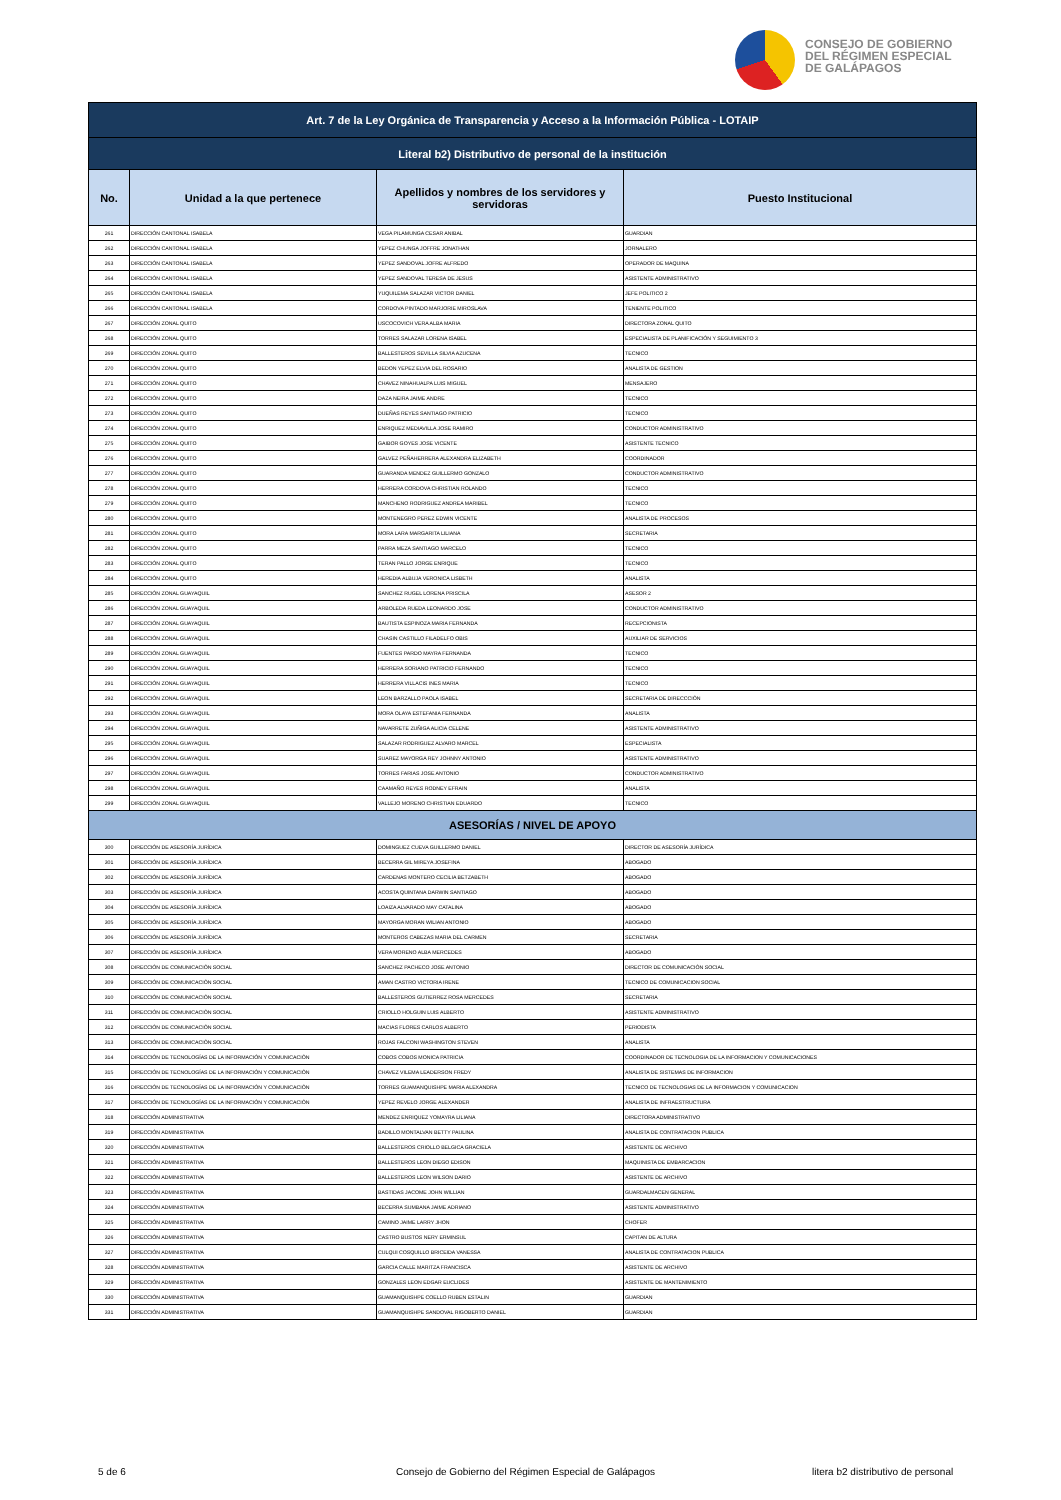CONSEJO DE GOBIERNO
DEL RÉGIMEN ESPECIAL
DE GALÁPAGOS
| Art. 7 de la Ley Orgánica de Transparencia y Acceso a la Información Pública - LOTAIP | | | |
| --- | --- | --- | --- |
| Literal b2) Distributivo de personal de la institución | | | |
| No. | Unidad a la que pertenece | Apellidos y nombres de los servidores y servidoras | Puesto Institucional |
| 261 | DIRECCIÓN CANTONAL ISABELA | VEGA PILAMUNGA CESAR ANIBAL | GUARDIAN |
| 262 | DIRECCIÓN CANTONAL ISABELA | YEPEZ CHUNGA JOFFRE JONATHAN | JORNALERO |
| 263 | DIRECCIÓN CANTONAL ISABELA | YEPEZ SANDOVAL JOFRE ALFREDO | OPERADOR DE MAQUINA |
| 264 | DIRECCIÓN CANTONAL ISABELA | YEPEZ SANDOVAL TERESA DE JESUS | ASISTENTE ADMINISTRATIVO |
| 265 | DIRECCIÓN CANTONAL ISABELA | YUQUILEMA SALAZAR VICTOR DANIEL | JEFE POLITICO 2 |
| 266 | DIRECCIÓN CANTONAL ISABELA | CORDOVA PINTADO MARJORIE MIROSLAVA | TENIENTE POLITICO |
| 267 | DIRECCIÓN ZONAL QUITO | USCOCOVICH VERA ALBA MARIA | DIRECTORA ZONAL QUITO |
| 268 | DIRECCIÓN ZONAL QUITO | TORRES SALAZAR LORENA ISABEL | ESPECIALISTA DE PLANIFICACIÓN Y SEGUIMIENTO 3 |
| 269 | DIRECCIÓN ZONAL QUITO | BALLESTEROS SEVILLA SILVIA AZUCENA | TECNICO |
| 270 | DIRECCIÓN ZONAL QUITO | BEDON YEPEZ ELVIA DEL ROSARIO | ANALISTA DE GESTION |
| 271 | DIRECCIÓN ZONAL QUITO | CHAVEZ NINAHUALPA LUIS MIGUEL | MENSAJERO |
| 272 | DIRECCIÓN ZONAL QUITO | DAZA NEIRA JAIME ANDRE | TECNICO |
| 273 | DIRECCIÓN ZONAL QUITO | DUEÑAS REYES SANTIAGO PATRICIO | TECNICO |
| 274 | DIRECCIÓN ZONAL QUITO | ENRIQUEZ MEDIAVILLA JOSE RAMIRO | CONDUCTOR ADMINISTRATIVO |
| 275 | DIRECCIÓN ZONAL QUITO | GAIBOR GOYES JOSE VICENTE | ASISTENTE TECNICO |
| 276 | DIRECCIÓN ZONAL QUITO | GALVEZ PEÑAHERRERA ALEXANDRA ELIZABETH | COORDINADOR |
| 277 | DIRECCIÓN ZONAL QUITO | GUARANDA MENDEZ GUILLERMO GONZALO | CONDUCTOR ADMINISTRATIVO |
| 278 | DIRECCIÓN ZONAL QUITO | HERRERA CORDOVA CHRISTIAN ROLANDO | TECNICO |
| 279 | DIRECCIÓN ZONAL QUITO | MANCHENO RODRIGUEZ ANDREA MARIBEL | TECNICO |
| 280 | DIRECCIÓN ZONAL QUITO | MONTENEGRO PEREZ EDWIN VICENTE | ANALISTA DE PROCESOS |
| 281 | DIRECCIÓN ZONAL QUITO | MORA LARA MARGARITA LILIANA | SECRETARIA |
| 282 | DIRECCIÓN ZONAL QUITO | PARRA MEZA SANTIAGO MARCELO | TECNICO |
| 283 | DIRECCIÓN ZONAL QUITO | TERAN PALLO JORGE ENRIQUE | TECNICO |
| 284 | DIRECCIÓN ZONAL QUITO | HEREDIA ALBUJA VERONICA LISBETH | ANALISTA |
| 285 | DIRECCIÓN ZONAL GUAYAQUIL | SANCHEZ RUGEL LORENA PRISCILA | ASESOR 2 |
| 286 | DIRECCIÓN ZONAL GUAYAQUIL | ARBOLEDA RUEDA LEONARDO JOSE | CONDUCTOR ADMINISTRATIVO |
| 287 | DIRECCIÓN ZONAL GUAYAQUIL | BAUTISTA ESPINOZA MARIA FERNANDA | RECEPCIONISTA |
| 288 | DIRECCIÓN ZONAL GUAYAQUIL | CHASIN CASTILLO FILADELFO OBIS | AUXILIAR DE SERVICIOS |
| 289 | DIRECCIÓN ZONAL GUAYAQUIL | FUENTES PARDO MAYRA FERNANDA | TECNICO |
| 290 | DIRECCIÓN ZONAL GUAYAQUIL | HERRERA SORIANO PATRICIO FERNANDO | TECNICO |
| 291 | DIRECCIÓN ZONAL GUAYAQUIL | HERRERA VILLACIS INES MARIA | TECNICO |
| 292 | DIRECCIÓN ZONAL GUAYAQUIL | LEON BARZALLO PAOLA ISABEL | SECRETARIA DE DIRECCCIÓN |
| 293 | DIRECCIÓN ZONAL GUAYAQUIL | MORA OLAYA ESTEFANIA FERNANDA | ANALISTA |
| 294 | DIRECCIÓN ZONAL GUAYAQUIL | NAVARRETE ZUÑIGA ALICIA CELENE | ASISTENTE ADMINISTRATIVO |
| 295 | DIRECCIÓN ZONAL GUAYAQUIL | SALAZAR RODRIGUEZ ALVARO MARCEL | ESPECIALISTA |
| 296 | DIRECCIÓN ZONAL GUAYAQUIL | SUAREZ MAYORGA REY JOHNNY ANTONIO | ASISTENTE ADMINISTRATIVO |
| 297 | DIRECCIÓN ZONAL GUAYAQUIL | TORRES FARIAS JOSE ANTONIO | CONDUCTOR ADMINISTRATIVO |
| 298 | DIRECCIÓN ZONAL GUAYAQUIL | CAAMAÑO REYES RODNEY EFRAIN | ANALISTA |
| 299 | DIRECCIÓN ZONAL GUAYAQUIL | VALLEJO MORENO CHRISTIAN EDUARDO | TECNICO |
| ASESORÍAS / NIVEL DE APOYO | | | |
| 300 | DIRECCIÓN DE ASESORÍA JURÍDICA | DOMINGUEZ CUEVA GUILLERMO DANIEL | DIRECTOR DE ASESORÍA JURÍDICA |
| 301 | DIRECCIÓN DE ASESORÍA JURÍDICA | BECERRA GIL MIREYA JOSEFINA | ABOGADO |
| 302 | DIRECCIÓN DE ASESORÍA JURÍDICA | CARDENAS MONTERO CECILIA BETZABETH | ABOGADO |
| 303 | DIRECCIÓN DE ASESORÍA JURÍDICA | ACOSTA QUINTANA DARWIN SANTIAGO | ABOGADO |
| 304 | DIRECCIÓN DE ASESORÍA JURÍDICA | LOAIZA ALVARADO MAY CATALINA | ABOGADO |
| 305 | DIRECCIÓN DE ASESORÍA JURÍDICA | MAYORGA MORAN WILIAN ANTONIO | ABOGADO |
| 306 | DIRECCIÓN DE ASESORÍA JURÍDICA | MONTEROS CABEZAS MARIA DEL CARMEN | SECRETARIA |
| 307 | DIRECCIÓN DE ASESORÍA JURÍDICA | VERA MORENO ALBA MERCEDES | ABOGADO |
| 308 | DIRECCIÓN DE COMUNICACIÓN SOCIAL | SANCHEZ PACHECO JOSE ANTONIO | DIRECTOR DE COMUNICACIÓN SOCIAL |
| 309 | DIRECCIÓN DE COMUNICACIÓN SOCIAL | AMAN CASTRO VICTORIA IRENE | TECNICO DE COMUNICACION SOCIAL |
| 310 | DIRECCIÓN DE COMUNICACIÓN SOCIAL | BALLESTEROS GUTIERREZ ROSA MERCEDES | SECRETARIA |
| 311 | DIRECCIÓN DE COMUNICACIÓN SOCIAL | CRIOLLO HOLGUIN LUIS ALBERTO | ASISTENTE ADMINISTRATIVO |
| 312 | DIRECCIÓN DE COMUNICACIÓN SOCIAL | MACIAS FLORES CARLOS ALBERTO | PERIODISTA |
| 313 | DIRECCIÓN DE COMUNICACIÓN SOCIAL | ROJAS FALCONI WASHINGTON STEVEN | ANALISTA |
| 314 | DIRECCIÓN DE TECNOLOGÍAS DE LA INFORMACIÓN Y COMUNICACIÓN | COBOS COBOS MONICA PATRICIA | COORDINADOR DE TECNOLOGIA DE LA INFORMACION Y COMUNICACIONES |
| 315 | DIRECCIÓN DE TECNOLOGÍAS DE LA INFORMACIÓN Y COMUNICACIÓN | CHAVEZ VILEMA LEADERSON FREDY | ANALISTA DE SISTEMAS DE INFORMACION |
| 316 | DIRECCIÓN DE TECNOLOGÍAS DE LA INFORMACIÓN Y COMUNICACIÓN | TORRES GUAMANQUISHPE MARIA ALEXANDRA | TECNICO DE TECNOLOGIAS DE LA INFORMACION Y COMUNICACION |
| 317 | DIRECCIÓN DE TECNOLOGÍAS DE LA INFORMACIÓN Y COMUNICACIÓN | YEPEZ REVELO JORGE ALEXANDER | ANALISTA DE INFRAESTRUCTURA |
| 318 | DIRECCIÓN ADMINISTRATIVA | MENDEZ ENRIQUEZ YOMAYRA LILIANA | DIRECTORA ADMINISTRATIVO |
| 319 | DIRECCIÓN ADMINISTRATIVA | BADILLO MONTALVAN BETTY PAULINA | ANALISTA DE CONTRATACION PUBLICA |
| 320 | DIRECCIÓN ADMINISTRATIVA | BALLESTEROS CRIOLLO BELGICA GRACIELA | ASISTENTE DE ARCHIVO |
| 321 | DIRECCIÓN ADMINISTRATIVA | BALLESTEROS LEON DIEGO EDISON | MAQUINISTA DE EMBARCACION |
| 322 | DIRECCIÓN ADMINISTRATIVA | BALLESTEROS LEON WILSON DARIO | ASISTENTE DE ARCHIVO |
| 323 | DIRECCIÓN ADMINISTRATIVA | BASTIDAS JACOME JOHN WILLIAN | GUARDALMACEN GENERAL |
| 324 | DIRECCIÓN ADMINISTRATIVA | BECERRA SUMBANA JAIME ADRIANO | ASISTENTE ADMINISTRATIVO |
| 325 | DIRECCIÓN ADMINISTRATIVA | CAMINO JAIME LARRY JHON | CHOFER |
| 326 | DIRECCIÓN ADMINISTRATIVA | CASTRO BUSTOS NERY ERMINSUL | CAPITAN DE ALTURA |
| 327 | DIRECCIÓN ADMINISTRATIVA | CULQUI COSQUILLO BRICEIDA VANESSA | ANALISTA DE CONTRATACION PUBLICA |
| 328 | DIRECCIÓN ADMINISTRATIVA | GARCIA CALLE MARITZA FRANCISCA | ASISTENTE DE ARCHIVO |
| 329 | DIRECCIÓN ADMINISTRATIVA | GONZALES LEON EDGAR EUCLIDES | ASISTENTE DE MANTENIMIENTO |
| 330 | DIRECCIÓN ADMINISTRATIVA | GUAMANQUISHPE COELLO RUBEN ESTALIN | GUARDIAN |
| 331 | DIRECCIÓN ADMINISTRATIVA | GUAMANQUISHPE SANDOVAL RIGOBERTO DANIEL | GUARDIAN |
5 de 6
Consejo de Gobierno del Régimen Especial de Galápagos
litera b2 distributivo de personal